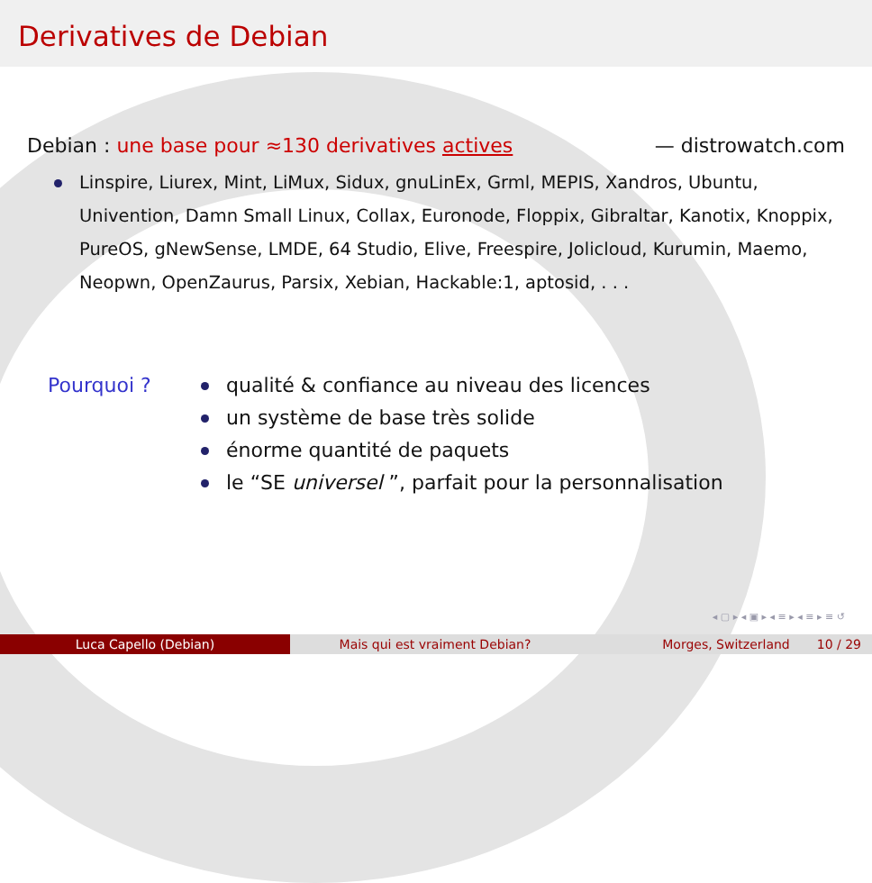Derivatives de Debian
Debian : une base pour ≈130 derivatives actives — distrowatch.com
Linspire, Liurex, Mint, LiMux, Sidux, gnuLinEx, Grml, MEPIS, Xandros, Ubuntu, Univention, Damn Small Linux, Collax, Euronode, Floppix, Gibraltar, Kanotix, Knoppix, PureOS, gNewSense, LMDE, 64 Studio, Elive, Freespire, Jolicloud, Kurumin, Maemo, Neopwn, OpenZaurus, Parsix, Xebian, Hackable:1, aptosid, . . .
Pourquoi ? qualité & confiance au niveau des licences
un système de base très solide
énorme quantité de paquets
le “SE universel ”, parfait pour la personnalisation
◂ ▢ ▸ ◂ ▣ ▸ ◂ ≡ ▸ ◂ ≡ ▸ ≡ ↺
Luca Capello (Debian) Mais qui est vraiment Debian? Morges, Switzerland 10 / 29